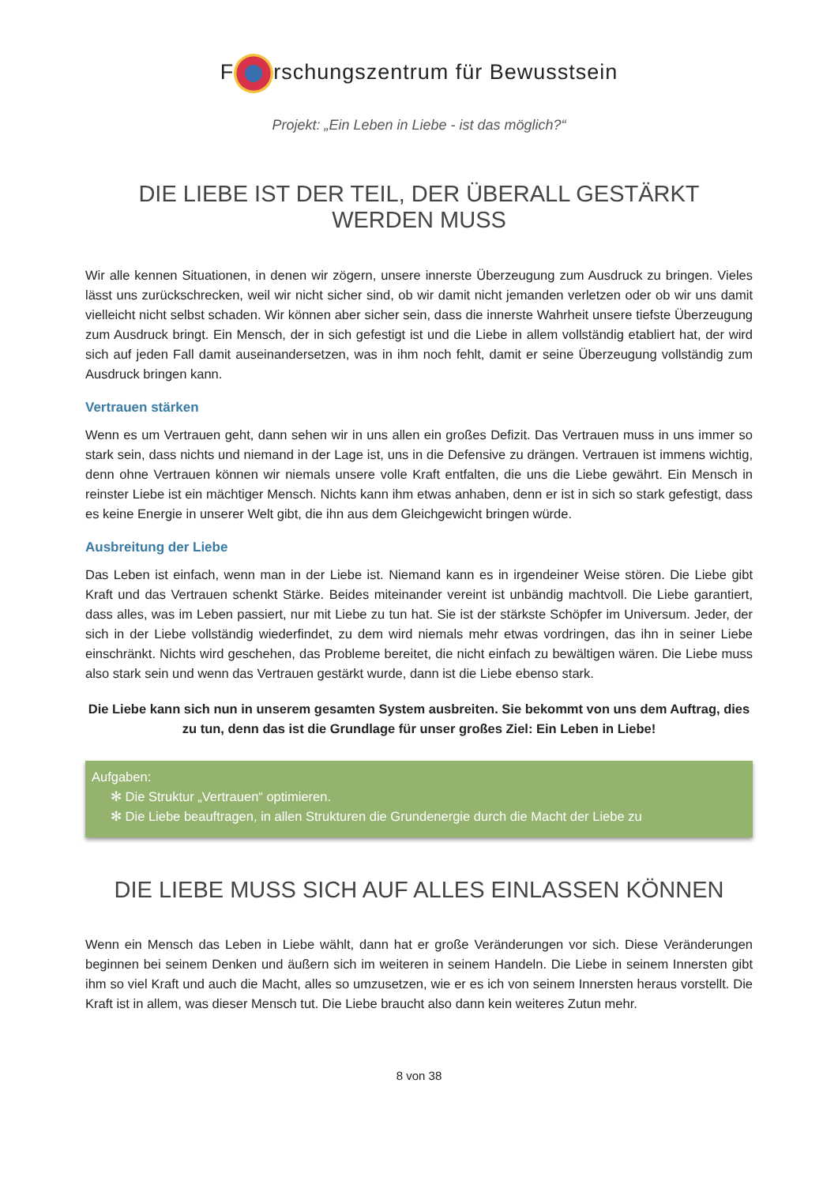F rschungszentrum für Bewusstsein
Projekt: „Ein Leben in Liebe - ist das möglich?“
DIE LIEBE IST DER TEIL, DER ÜBERALL GESTÄRKT WERDEN MUSS
Wir alle kennen Situationen, in denen wir zögern, unsere innerste Überzeugung zum Ausdruck zu bringen. Vieles lässt uns zurückschrecken, weil wir nicht sicher sind, ob wir damit nicht jemanden verletzen oder ob wir uns damit vielleicht nicht selbst schaden. Wir können aber sicher sein, dass die innerste Wahrheit unsere tiefste Überzeugung zum Ausdruck bringt. Ein Mensch, der in sich gefestigt ist und die Liebe in allem vollständig etabliert hat, der wird sich auf jeden Fall damit auseinandersetzen, was in ihm noch fehlt, damit er seine Überzeugung vollständig zum Ausdruck bringen kann.
Vertrauen stärken
Wenn es um Vertrauen geht, dann sehen wir in uns allen ein großes Defizit. Das Vertrauen muss in uns immer so stark sein, dass nichts und niemand in der Lage ist, uns in die Defensive zu drängen. Vertrauen ist immens wichtig, denn ohne Vertrauen können wir niemals unsere volle Kraft entfalten, die uns die Liebe gewährt. Ein Mensch in reinster Liebe ist ein mächtiger Mensch. Nichts kann ihm etwas anhaben, denn er ist in sich so stark gefestigt, dass es keine Energie in unserer Welt gibt, die ihn aus dem Gleichgewicht bringen würde.
Ausbreitung der Liebe
Das Leben ist einfach, wenn man in der Liebe ist. Niemand kann es in irgendeiner Weise stören. Die Liebe gibt Kraft und das Vertrauen schenkt Stärke. Beides miteinander vereint ist unbändig machtvoll. Die Liebe garantiert, dass alles, was im Leben passiert, nur mit Liebe zu tun hat. Sie ist der stärkste Schöpfer im Universum. Jeder, der sich in der Liebe vollständig wiederfindet, zu dem wird niemals mehr etwas vordringen, das ihn in seiner Liebe einschränkt. Nichts wird geschehen, das Probleme bereitet, die nicht einfach zu bewältigen wären. Die Liebe muss also stark sein und wenn das Vertrauen gestärkt wurde, dann ist die Liebe ebenso stark.
Die Liebe kann sich nun in unserem gesamten System ausbreiten. Sie bekommt von uns dem Auftrag, dies zu tun, denn das ist die Grundlage für unser großes Ziel: Ein Leben in Liebe!
Aufgaben:
✻ Die Struktur „Vertrauen“ optimieren.
✻ Die Liebe beauftragen, in allen Strukturen die Grundenergie durch die Macht der Liebe zu
DIE LIEBE MUSS SICH AUF ALLES EINLASSEN KÖNNEN
Wenn ein Mensch das Leben in Liebe wählt, dann hat er große Veränderungen vor sich. Diese Veränderungen beginnen bei seinem Denken und äußern sich im weiteren in seinem Handeln. Die Liebe in seinem Innersten gibt ihm so viel Kraft und auch die Macht, alles so umzusetzen, wie er es ich von seinem Innersten heraus vorstellt. Die Kraft ist in allem, was dieser Mensch tut. Die Liebe braucht also dann kein weiteres Zutun mehr.
8 von 38